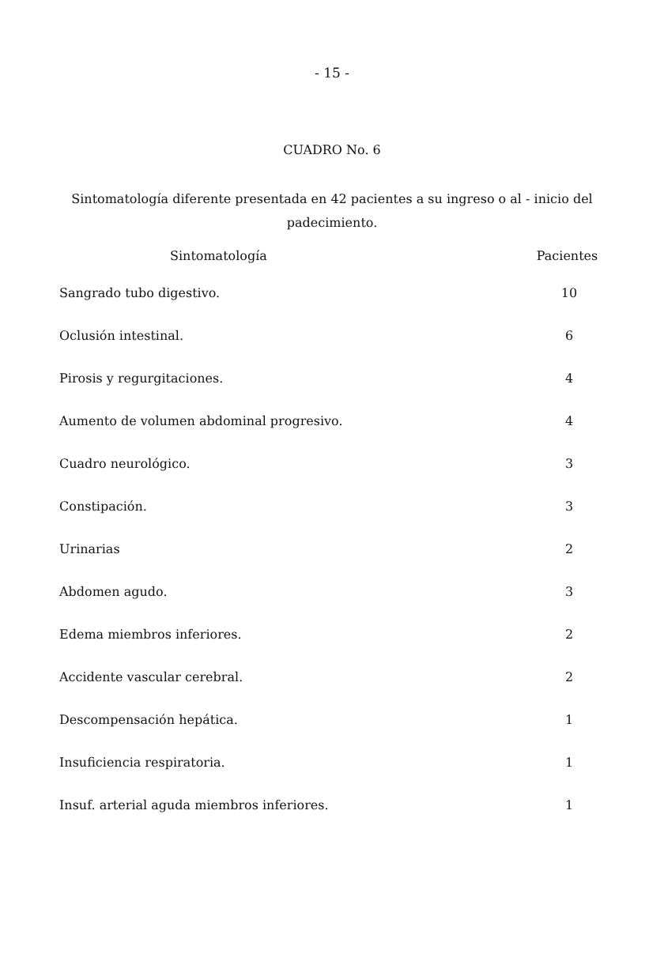- 15 -
CUADRO No. 6
Sintomatología diferente presentada en 42 pacientes a su ingreso o al - inicio del padecimiento.
| Sintomatología | Pacientes |
| --- | --- |
| Sangrado tubo digestivo. | 10 |
| Oclusión intestinal. | 6 |
| Pirosis y regurgitaciones. | 4 |
| Aumento de volumen abdominal progresivo. | 4 |
| Cuadro neurológico. | 3 |
| Constipación. | 3 |
| Urinarias | 2 |
| Abdomen agudo. | 3 |
| Edema miembros inferiores. | 2 |
| Accidente vascular cerebral. | 2 |
| Descompensación hepática. | 1 |
| Insuficiencia respiratoria. | 1 |
| Insuf. arterial aguda miembros inferiores. | 1 |